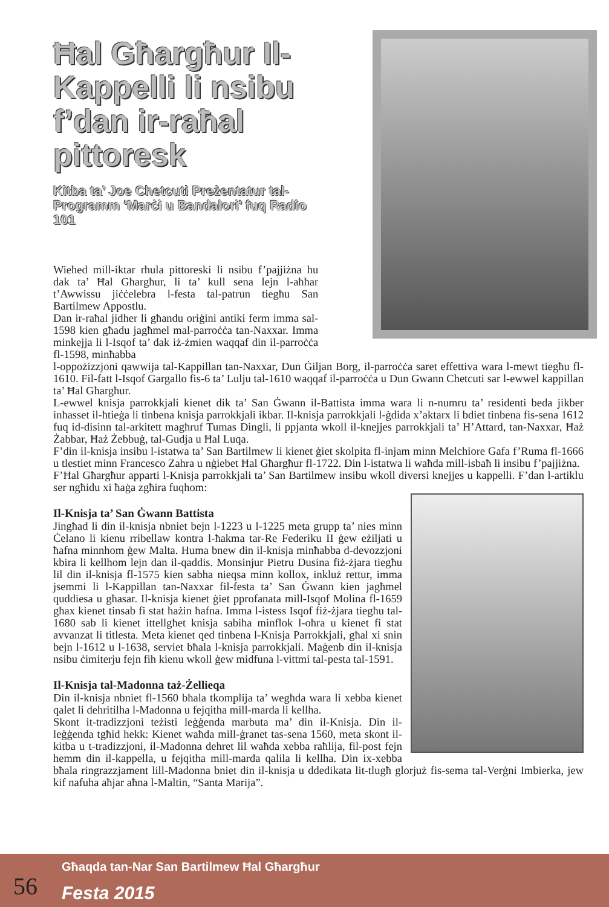Ħal Għargħur Il-Kappelli li nsibu f’dan ir-raħal pittoresk
Kitba ta’ Joe Chetcuti Preżentatur tal-Programm ‘Marċi u Bandalori’ fuq Radio 101
Wieħed mill-iktar rħula pittoreski li nsibu f’pajjiżna hu dak ta’ Ħal Għargħur, li ta’ kull sena lejn l-aħħar t’Awwissu jiċċelebra l-festa tal-patrun tiegħu San Bartilmew Appostlu.
Dan ir-raħal jidher li għandu oriġini antiki ferm imma sal-1598 kien għadu jagħmel mal-parroċċa tan-Naxxar. Imma minkejja li l-Isqof ta’ dak iż-żmien waqqaf din il-parroċċa fl-1598, minħabba
l-oppożizzjoni qawwija tal-Kappillan tan-Naxxar, Dun Ġiljan Borg, il-parroċċa saret effettiva wara l-mewt tiegħu fl-1610. Fil-fatt l-Isqof Gargallo fis-6 ta’ Lulju tal-1610 waqqaf il-parroċċa u Dun Gwann Chetcuti sar l-ewwel kappillan ta’ Ħal Għargħur.
L-ewwel knisja parrokkjali kienet dik ta’ San Ġwann il-Battista imma wara li n-numru ta’ residenti beda jikber inħasset il-ħtieġa li tinbena knisja parrokkjali ikbar. Il-knisja parrokkjali l-ġdida x’aktarx li bdiet tinbena fis-sena 1612 fuq id-disinn tal-arkitett magħruf Tumas Dingli, li ppjanta wkoll il-knejjes parrokkjali ta’ H’Attard, tan-Naxxar, Ħaż Żabbar, Ħaż Żebbuġ, tal-Gudja u Ħal Luqa.
F’din il-knisja insibu l-istatwa ta’ San Bartilmew li kienet ġiet skolpita fl-injam minn Melchiore Gafa f’Ruma fl-1666 u tlestiet minn Francesco Zahra u nġiebet Ħal Għargħur fl-1722. Din l-istatwa li waħda mill-isbaħ li insibu f’pajjiżna.
F’Ħal Għargħur apparti l-Knisja parrokkjali ta’ San Bartilmew insibu wkoll diversi knejjes u kappelli. F’dan l-artiklu ser ngħidu xi ħaġa zgħira fuqhom:
Il-Knisja ta’ San Ġwann Battista
Jingħad li din il-knisja nbniet bejn l-1223 u l-1225 meta grupp ta’ nies minn Ċelano li kienu rribellaw kontra l-ħakma tar-Re Federiku II ġew eżiljati u ħafna minnhom ġew Malta. Huma bnew din il-knisja minħabba d-devozzjoni kbira li kellhom lejn dan il-qaddis. Monsinjur Pietru Dusina fiż-żjara tiegħu lil din il-knisja fl-1575 kien sabha nieqsa minn kollox, inkluż rettur, imma jsemmi li l-Kappillan tan-Naxxar fil-festa ta’ San Ġwann kien jagħmel quddiesa u għasar. Il-knisja kienet ġiet pprofanata mill-Isqof Molina fl-1659 għax kienet tinsab fi stat ħażin ħafna. Imma l-istess Isqof fiż-żjara tiegħu tal-1680 sab li kienet ittellgħet knisja sabiħa minflok l-oħra u kienet fi stat avvanzat li titlesta. Meta kienet qed tinbena l-Knisja Parrokkjali, għal xi snin bejn l-1612 u l-1638, serviet bħala l-knisja parrokkjali. Maġenb din il-knisja nsibu ċimiterju fejn fih kienu wkoll ġew midfuna l-vittmi tal-pesta tal-1591.
Il-Knisja tal-Madonna taż-Żellieqa
Din il-knisja nbniet fl-1560 bħala tkomplija ta’ wegħda wara li xebba kienet qalet li dehritilha l-Madonna u fejqitha mill-marda li kellha.
Skont it-tradizzjoni teżisti leġġenda marbuta ma’ din il-Knisja. Din il-leġġenda tgħid hekk: Kienet waħda mill-ġranet tas-sena 1560, meta skont il-kitba u t-tradizzjoni, il-Madonna dehret lil waħda xebba raħlija, fil-post fejn hemm din il-kappella, u fejqitha mill-marda qalila li kellha. Din ix-xebba bħala ringrazzjament lill-Madonna bniet din il-knisja u ddedikata lit-tlugħ glorjuż fis-sema tal-Verġni Imbierka, jew kif nafuha aħjar aħna l-Maltin, “Santa Marija”.
56
Għaqda tan-Nar San Bartilmew Ħal Għargħur
Festa 2015